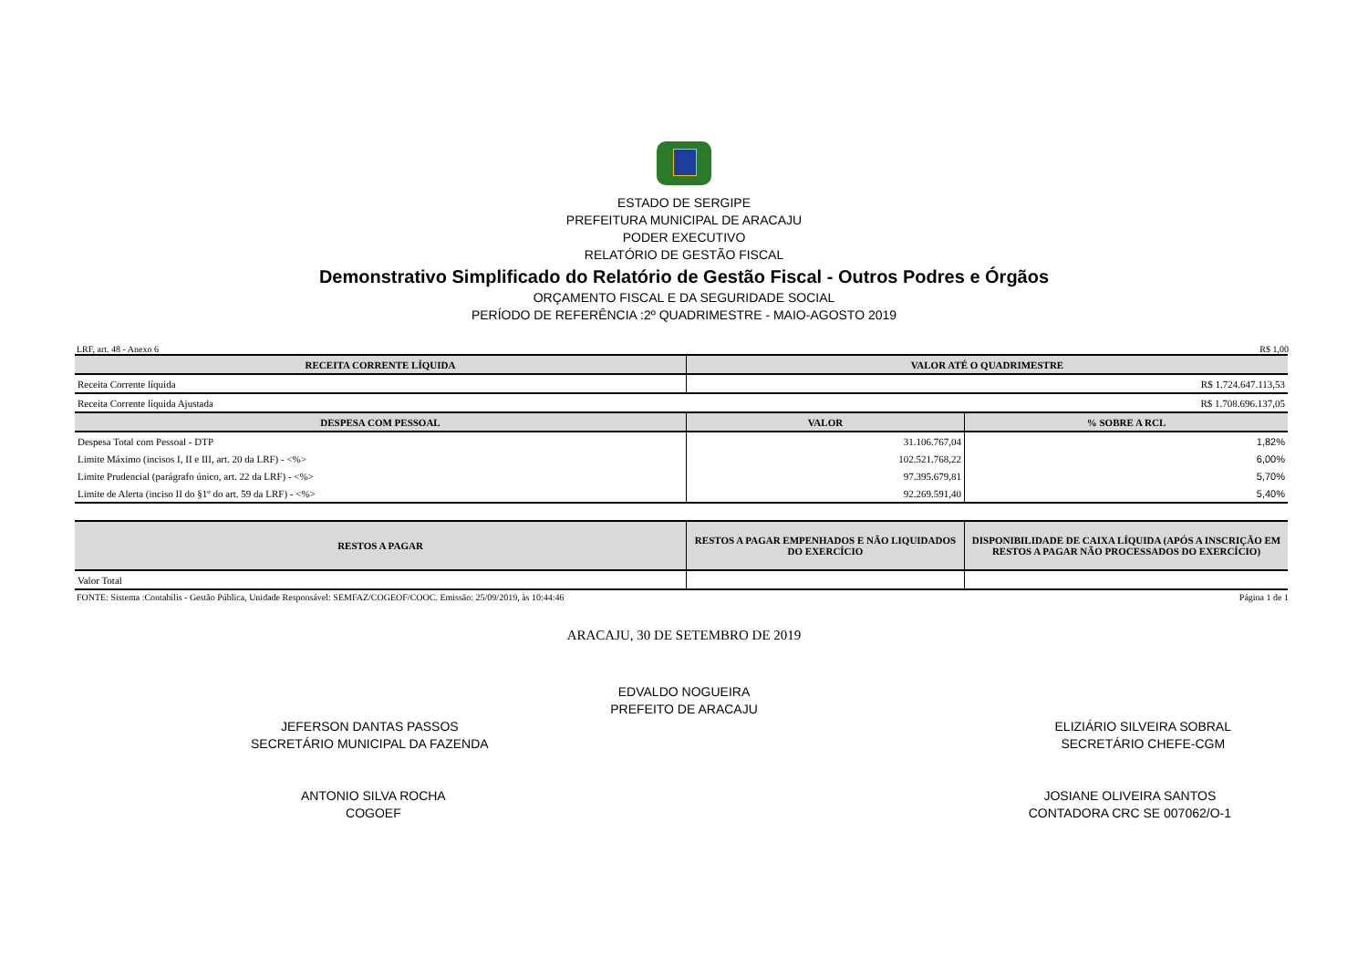ESTADO DE SERGIPE
PREFEITURA MUNICIPAL DE ARACAJU
PODER EXECUTIVO
RELATÓRIO DE GESTÃO FISCAL
Demonstrativo Simplificado do Relatório de Gestão Fiscal - Outros Podres e Órgãos
ORÇAMENTO FISCAL E DA SEGURIDADE SOCIAL
PERÍODO DE REFERÊNCIA :2º QUADRIMESTRE - MAIO-AGOSTO 2019
LRF, art. 48 - Anexo 6 R$ 1,00
| RECEITA CORRENTE LÍQUIDA | VALOR ATÉ O QUADRIMESTRE | |
| --- | --- | --- |
| Receita Corrente líquida | R$ 1.724.647.113,53 | |
| Receita Corrente líquida Ajustada | R$ 1.708.696.137,05 | |
| DESPESA COM PESSOAL | VALOR | % SOBRE A RCL |
| Despesa Total com Pessoal - DTP | 31.106.767,04 | 1,82% |
| Limite Máximo (incisos I, II e III, art. 20 da LRF) - <%> | 102.521.768,22 | 6,00% |
| Limite Prudencial (parágrafo único, art. 22 da LRF) - <%> | 97.395.679,81 | 5,70% |
| Limite de Alerta (inciso II do §1º do art. 59 da LRF) - <%> | 92.269.591,40 | 5,40% |
| RESTOS A PAGAR | RESTOS A PAGAR EMPENHADOS E NÃO LIQUIDADOS DO EXERCÍCIO | DISPONIBILIDADE DE CAIXA LÍQUIDA (APÓS A INSCRIÇÃO EM RESTOS A PAGAR NÃO PROCESSADOS DO EXERCÍCIO) |
| --- | --- | --- |
| Valor Total | | |
FONTE: Sistema :Contabilis - Gestão Pública, Unidade Responsável: SEMFAZ/COGEOF/COOC. Emissão: 25/09/2019, às 10:44:46 Página 1 de 1
ARACAJU, 30 DE SETEMBRO DE 2019
EDVALDO NOGUEIRA
PREFEITO DE ARACAJU
JEFERSON DANTAS PASSOS
SECRETÁRIO MUNICIPAL DA FAZENDA
ELIZIÁRIO SILVEIRA SOBRAL
SECRETÁRIO CHEFE-CGM
ANTONIO SILVA ROCHA
COGOEF
JOSIANE OLIVEIRA SANTOS
CONTADORA CRC SE 007062/O-1